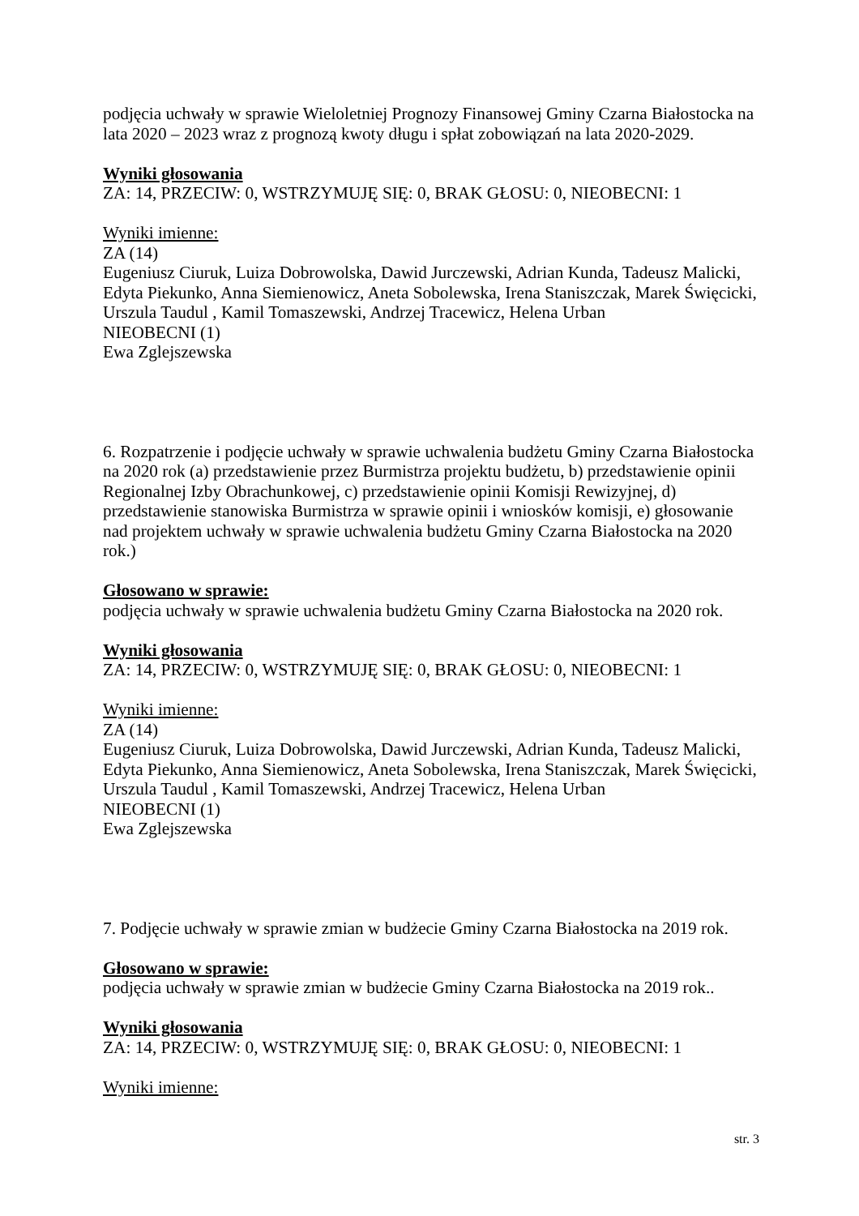podjęcia uchwały w sprawie Wieloletniej Prognozy Finansowej Gminy Czarna Białostocka na lata 2020 – 2023 wraz z prognozą kwoty długu i spłat zobowiązań na lata 2020-2029.
Wyniki głosowania
ZA: 14, PRZECIW: 0, WSTRZYMUJĘ SIĘ: 0, BRAK GŁOSU: 0, NIEOBECNI: 1
Wyniki imienne:
ZA (14)
Eugeniusz Ciuruk, Luiza Dobrowolska, Dawid Jurczewski, Adrian Kunda, Tadeusz Malicki, Edyta Piekunko, Anna Siemienowicz, Aneta Sobolewska, Irena Staniszczak, Marek Święcicki, Urszula Taudul , Kamil Tomaszewski, Andrzej Tracewicz, Helena Urban
NIEOBECNI (1)
Ewa Zglejszewska
6. Rozpatrzenie i podjęcie uchwały w sprawie uchwalenia budżetu Gminy Czarna Białostocka na 2020 rok (a) przedstawienie przez Burmistrza projektu budżetu, b) przedstawienie opinii Regionalnej Izby Obrachunkowej, c) przedstawienie opinii Komisji Rewizyjnej, d) przedstawienie stanowiska Burmistrza w sprawie opinii i wniosków komisji, e) głosowanie nad projektem uchwały w sprawie uchwalenia budżetu Gminy Czarna Białostocka na 2020 rok.)
Głosowano w sprawie:
podjęcia uchwały w sprawie uchwalenia budżetu Gminy Czarna Białostocka na 2020 rok.
Wyniki głosowania
ZA: 14, PRZECIW: 0, WSTRZYMUJĘ SIĘ: 0, BRAK GŁOSU: 0, NIEOBECNI: 1
Wyniki imienne:
ZA (14)
Eugeniusz Ciuruk, Luiza Dobrowolska, Dawid Jurczewski, Adrian Kunda, Tadeusz Malicki, Edyta Piekunko, Anna Siemienowicz, Aneta Sobolewska, Irena Staniszczak, Marek Święcicki, Urszula Taudul , Kamil Tomaszewski, Andrzej Tracewicz, Helena Urban
NIEOBECNI (1)
Ewa Zglejszewska
7. Podjęcie uchwały w sprawie zmian w budżecie Gminy Czarna Białostocka na 2019 rok.
Głosowano w sprawie:
podjęcia uchwały w sprawie zmian w budżecie Gminy Czarna Białostocka na 2019 rok..
Wyniki głosowania
ZA: 14, PRZECIW: 0, WSTRZYMUJĘ SIĘ: 0, BRAK GŁOSU: 0, NIEOBECNI: 1
Wyniki imienne:
str. 3